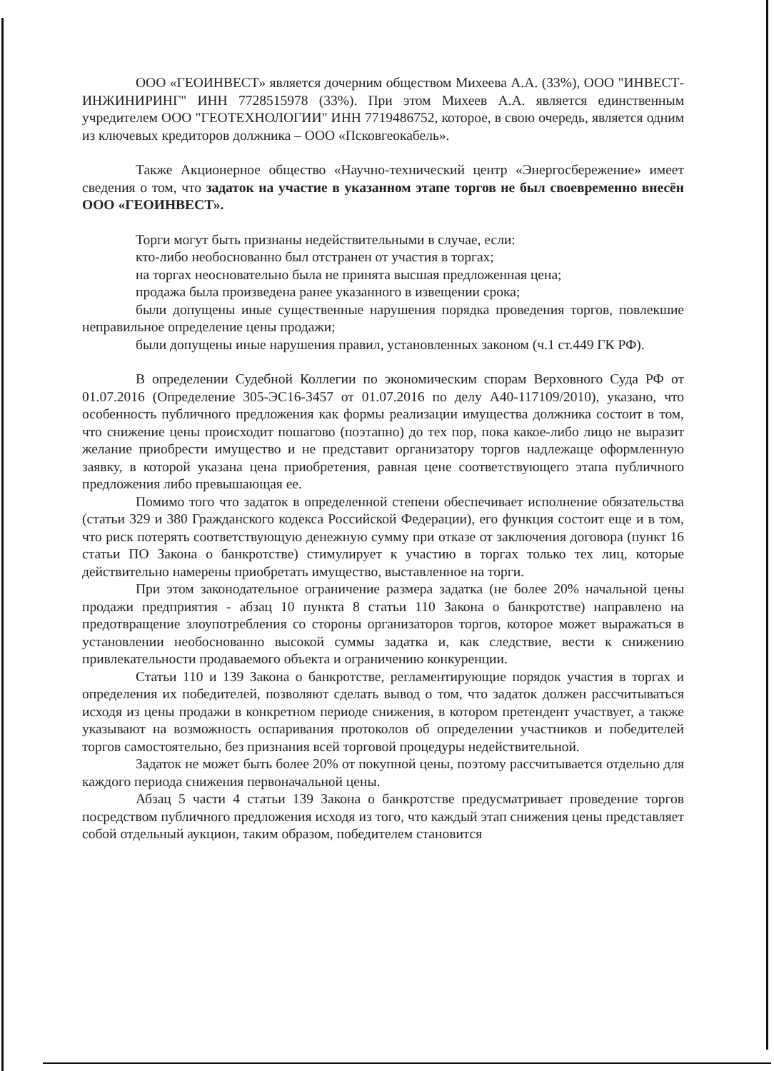ООО «ГЕОИНВЕСТ» является дочерним обществом Михеева А.А. (33%), ООО "ИНВЕСТ-ИНЖИНИРИНГ" ИНН 7728515978 (33%). При этом Михеев А.А. является единственным учредителем ООО "ГЕОТЕХНОЛОГИИ" ИНН 7719486752, которое, в свою очередь, является одним из ключевых кредиторов должника – ООО «Псковгеокабель».
Также Акционерное общество «Научно-технический центр «Энергосбережение» имеет сведения о том, что задаток на участие в указанном этапе торгов не был своевременно внесён ООО «ГЕОИНВЕСТ».
Торги могут быть признаны недействительными в случае, если:
кто-либо необоснованно был отстранен от участия в торгах;
на торгах неосновательно была не принята высшая предложенная цена;
продажа была произведена ранее указанного в извещении срока;
были допущены иные существенные нарушения порядка проведения торгов, повлекшие неправильное определение цены продажи;
были допущены иные нарушения правил, установленных законом (ч.1 ст.449 ГК РФ).
В определении Судебной Коллегии по экономическим спорам Верховного Суда РФ от 01.07.2016 (Определение 305-ЭС16-3457 от 01.07.2016 по делу А40-117109/2010), указано, что особенность публичного предложения как формы реализации имущества должника состоит в том, что снижение цены происходит пошагово (поэтапно) до тех пор, пока какое-либо лицо не выразит желание приобрести имущество и не представит организатору торгов надлежаще оформленную заявку, в которой указана цена приобретения, равная цене соответствующего этапа публичного предложения либо превышающая ее.
Помимо того что задаток в определенной степени обеспечивает исполнение обязательства (статьи 329 и 380 Гражданского кодекса Российской Федерации), его функция состоит еще и в том, что риск потерять соответствующую денежную сумму при отказе от заключения договора (пункт 16 статьи ПО Закона о банкротстве) стимулирует к участию в торгах только тех лиц, которые действительно намерены приобретать имущество, выставленное на торги.
При этом законодательное ограничение размера задатка (не более 20% начальной цены продажи предприятия - абзац 10 пункта 8 статьи 110 Закона о банкротстве) направлено на предотвращение злоупотребления со стороны организаторов торгов, которое может выражаться в установлении необоснованно высокой суммы задатка и, как следствие, вести к снижению привлекательности продаваемого объекта и ограничению конкуренции.
Статьи 110 и 139 Закона о банкротстве, регламентирующие порядок участия в торгах и определения их победителей, позволяют сделать вывод о том, что задаток должен рассчитываться исходя из цены продажи в конкретном периоде снижения, в котором претендент участвует, а также указывают на возможность оспаривания протоколов об определении участников и победителей торгов самостоятельно, без признания всей торговой процедуры недействительной.
Задаток не может быть более 20% от покупной цены, поэтому рассчитывается отдельно для каждого периода снижения первоначальной цены.
Абзац 5 части 4 статьи 139 Закона о банкротстве предусматривает проведение торгов посредством публичного предложения исходя из того, что каждый этап снижения цены представляет собой отдельный аукцион, таким образом, победителем становится